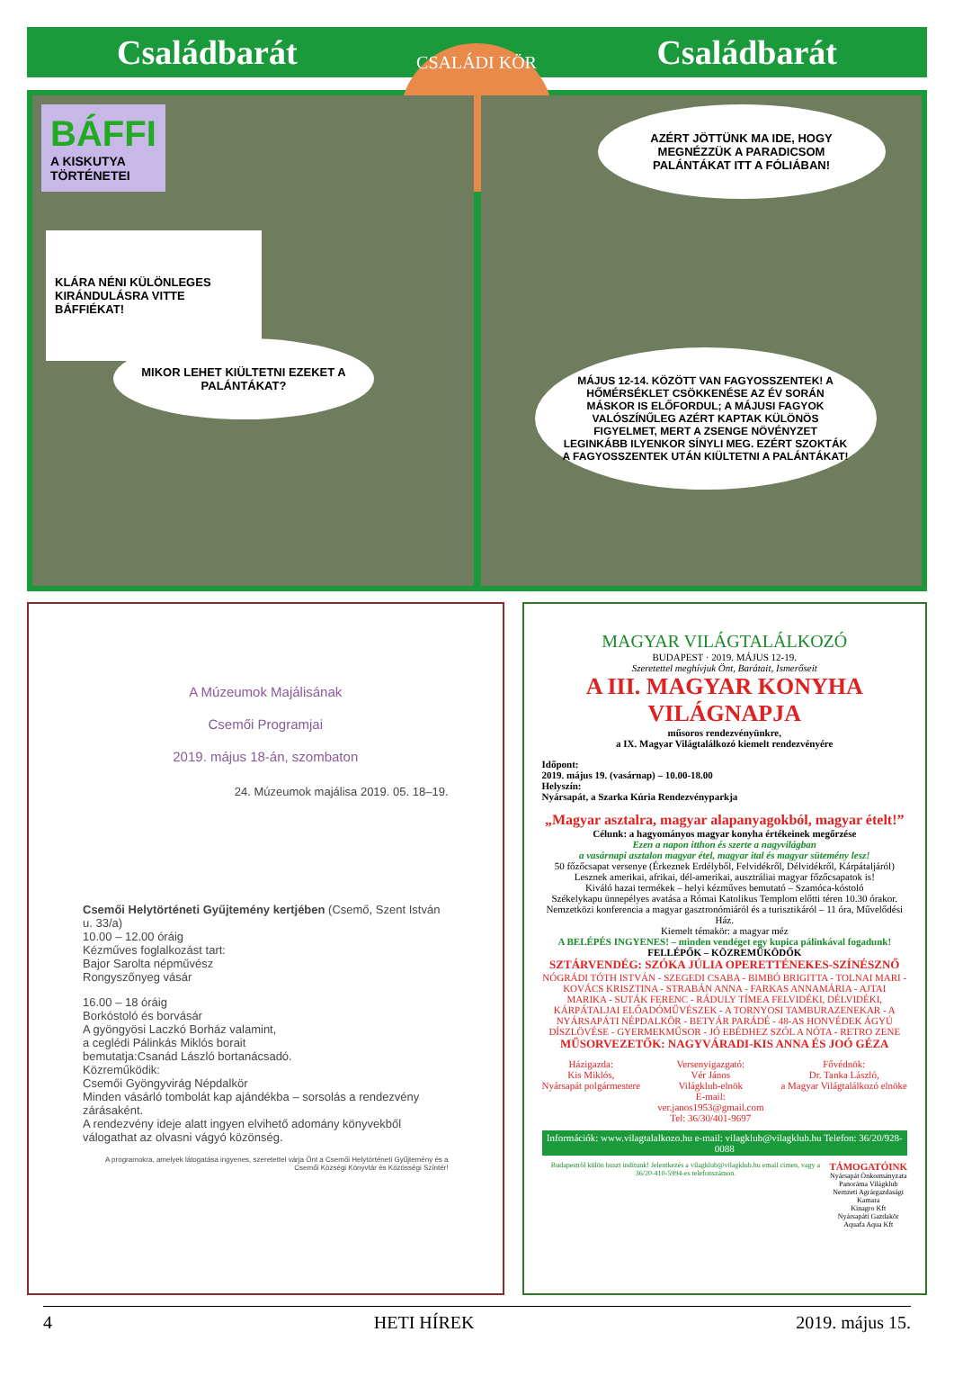Családbarát Családbarát
CSALÁDI KÖR
BÁFFI
A KISKUTYA
TÖRTÉNETEI
KLÁRA NÉNI KÜLÖNLEGES KIRÁNDULÁSRA VITTE BÁFFIÉKAT!
MIKOR LEHET KIÜLTETNI EZEKET A PALÁNTÁKAT?
AZÉRT JÖTTÜNK MA IDE, HOGY MEGNÉZZÜK A PARADICSOM PALÁNTÁKAT ITT A FÓLIÁBAN!
MÁJUS 12-14. KÖZÖTT VAN FAGYOSSZENTEK! A HŐMÉRSÉKLET CSÖKKENÉSE AZ ÉV SORÁN MÁSKOR IS ELŐFORDUL; A MÁJUSI FAGYOK VALÓSZÍNŰLEG AZÉRT KAPTAK KÜLÖNÖS FIGYELMET, MERT A ZSENGE NÖVÉNYZET LEGINKÁBB ILYENKOR SÍNYLI MEG. EZÉRT SZOKTÁK A FAGYOSSZENTEK UTÁN KIÜLTETNI A PALÁNTÁKAT!
A Múzeumok Majálisának
Csemői Programjai
2019. május 18-án, szombaton
24. Múzeumok majálisa 2019. 05. 18–19.
Csemői Helytörténeti Gyűjtemény kertjében (Csemő, Szent István u. 33/a)
10.00 – 12.00 óráig
Kézműves foglalkozást tart:
Bajor Sarolta népművész
Rongyszőnyeg vásár
16.00 – 18 óráig
Borkóstoló és borvásár
A gyöngyösi Laczkó Borház valamint,
a ceglédi Pálinkás Miklós borait
bemutatja:Csanád László bortanácsadó.
Közreműködik:
Csemői Gyöngyvirág Népdalkör
Minden vásárló tombolát kap ajándékba – sorsolás a rendezvény zárásaként.
A rendezvény ideje alatt ingyen elvihető adomány könyvekből válogathat az olvasni vágyó közönség.
A programokra, amelyek látogatása ingyenes, szeretettel várja Önt a Csemői Helytörténeti Gyűjtemény és a Csemői Községi Könyvtár és Közösségi Színtér!
MAGYAR VILÁGTALÁLKOZÓ
BUDAPEST · 2019. MÁJUS 12-19.
Szeretettel meghívjuk Önt, Barátait, Ismerőseit
A III. MAGYAR KONYHA VILÁGNAPJA
műsoros rendezvényünkre,
a IX. Magyar Világtalálkozó kiemelt rendezvényére
Időpont:
2019. május 19. (vasárnap) – 10.00-18.00
Helyszín:
Nyársapát, a Szarka Kúria Rendezvényparkja
„Magyar asztalra, magyar alapanyagokból, magyar ételt!”
Célunk: a hagyományos magyar konyha értékeinek megőrzése
Ezen a napon itthon és szerte a nagyvilágban
a vasárnapi asztalon magyar étel, magyar ital és magyar sütemény lesz!
50 főzőcsapat versenye (Érkeznek Erdélyből, Felvidékről, Délvidékről, Kárpátaljáról)
Lesznek amerikai, afrikai, dél-amerikai, ausztráliai magyar főzőcsapatok is!
Kiváló hazai termékek – helyi kézműves bemutató – Szamóca-kóstoló
Székelykapu ünnepélyes avatása a Római Katolikus Templom előtti téren 10.30 órakor.
Nemzetközi konferencia a magyar gasztronómiáról és a turisztikáról – 11 óra, Művelődési Ház.
Kiemelt témakör: a magyar méz
A BELÉPÉS INGYENES! – minden vendéget egy kupica pálinkával fogadunk!
FELLÉPŐK – KÖZREMŰKÖDŐK
SZTÁRVENDÉG: SZÓKA JÚLIA OPERETTÉNEKES-SZÍNÉSZNŐ
NÓGRÁDI TÓTH ISTVÁN - SZEGEDI CSABA - BIMBÓ BRIGITTA - TOLNAI MARI - KOVÁCS KRISZTINA - STRABÁN ANNA - FARKAS ANNAMÁRIA - AJTAI MARIKA - SUTÁK FERENC - RÁDULY TÍMEA FELVIDÉKI, DÉLVIDÉKI, KÁRPÁTALJAI ELŐADÓMŰVÉSZEK - A TORNYOSI TAMBURAZENEKAR - A NYÁRSAPÁTI NÉPDALKÖR - BETYÁR PARÁDÉ - 48-AS HONVÉDEK ÁGYÚ DÍSZLÖVÉSE - GYERMEKMŰSOR - JÓ EBÉDHEZ SZÓL A NÓTA - RETRO ZENE
MŰSORVEZETŐK: NAGYVÁRADI-KIS ANNA ÉS JOÓ GÉZA
Házigazda:
Kis Miklós,
Nyársapát polgármestere Versenyigazgató:
Vér János
Világklub-elnök
E-mail:
ver.janos1953@gmail.com
Tel: 36/30/401-9697 Fővédnök:
Dr. Tanka László,
a Magyar Világtalálkozó elnöke
Információk: www.vilagtalalkozo.hu e-mail: vilagklub@vilagklub.hu Telefon: 36/20/928-0088
Budapestről külön buszt indítunk! Jelentkezés a vilagklub@vilagklub.hu email címen, vagy a 36/20-410-5994-es telefonszámon. TÁMOGATÓINK
Nyársapát Önkormányzata
Panoráma Világklub
Nemzeti Agrárgazdasági Kamara
Kinagro Kft
Nyársapáti Gazdakör
Aquafa Aqua Kft
4 HETI HÍREK 2019. május 15.